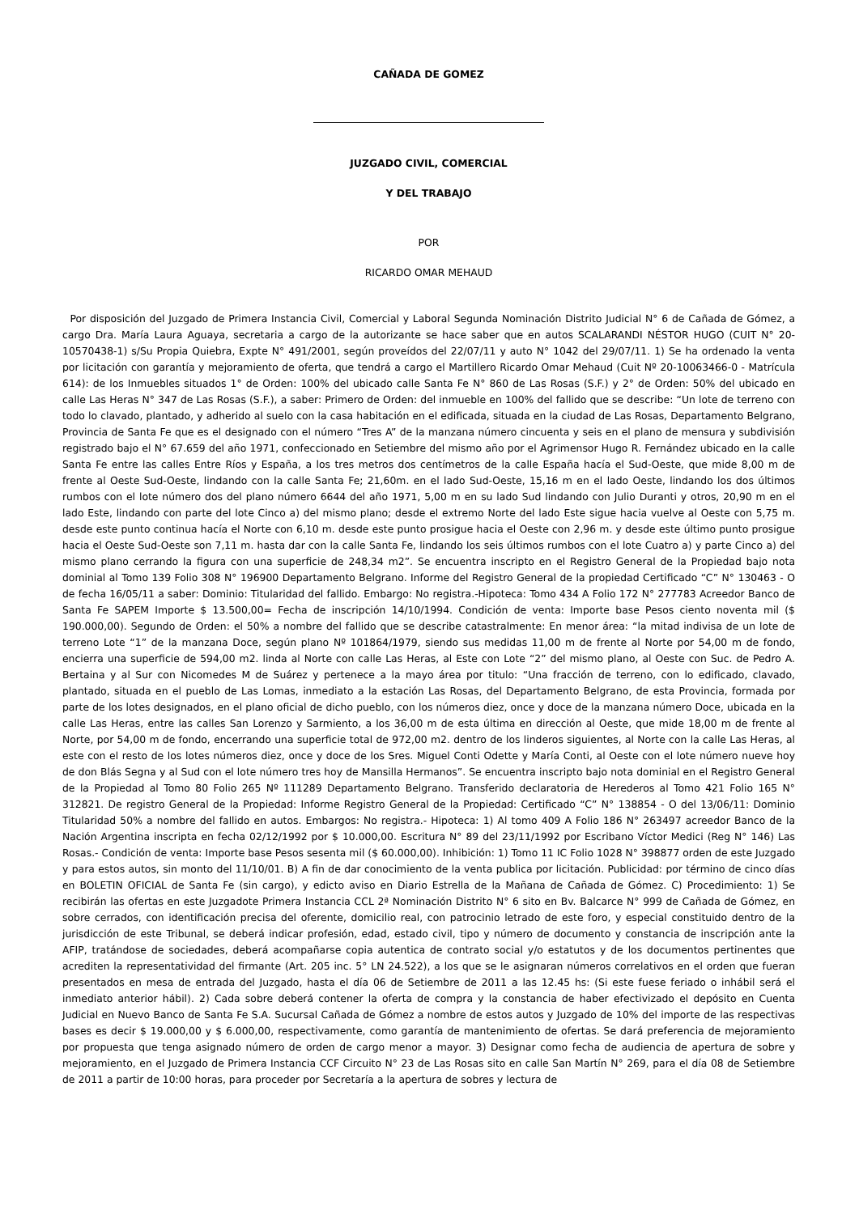CAÑADA DE GOMEZ
JUZGADO CIVIL, COMERCIAL
Y DEL TRABAJO
POR
RICARDO OMAR MEHAUD
Por disposición del Juzgado de Primera Instancia Civil, Comercial y Laboral Segunda Nominación Distrito Judicial N° 6 de Cañada de Gómez, a cargo Dra. María Laura Aguaya, secretaria a cargo de la autorizante se hace saber que en autos SCALARANDI NÉSTOR HUGO (CUIT N° 20-10570438-1) s/Su Propia Quiebra, Expte N° 491/2001, según proveídos del 22/07/11 y auto N° 1042 del 29/07/11. 1) Se ha ordenado la venta por licitación con garantía y mejoramiento de oferta, que tendrá a cargo el Martillero Ricardo Omar Mehaud (Cuit Nº 20-10063466-0 - Matrícula 614): de los Inmuebles situados 1° de Orden: 100% del ubicado calle Santa Fe N° 860 de Las Rosas (S.F.) y 2° de Orden: 50% del ubicado en calle Las Heras N° 347 de Las Rosas (S.F.), a saber: Primero de Orden: del inmueble en 100% del fallido que se describe: “Un lote de terreno con todo lo clavado, plantado, y adherido al suelo con la casa habitación en el edificada, situada en la ciudad de Las Rosas, Departamento Belgrano, Provincia de Santa Fe que es el designado con el número “Tres A” de la manzana número cincuenta y seis en el plano de mensura y subdivisión registrado bajo el N° 67.659 del año 1971, confeccionado en Setiembre del mismo año por el Agrimensor Hugo R. Fernández ubicado en la calle Santa Fe entre las calles Entre Ríos y España, a los tres metros dos centímetros de la calle España hacía el Sud-Oeste, que mide 8,00 m de frente al Oeste Sud-Oeste, lindando con la calle Santa Fe; 21,60m. en el lado Sud-Oeste, 15,16 m en el lado Oeste, lindando los dos últimos rumbos con el lote número dos del plano número 6644 del año 1971, 5,00 m en su lado Sud lindando con Julio Duranti y otros, 20,90 m en el lado Este, lindando con parte del lote Cinco a) del mismo plano; desde el extremo Norte del lado Este sigue hacia vuelve al Oeste con 5,75 m. desde este punto continua hacía el Norte con 6,10 m. desde este punto prosigue hacia el Oeste con 2,96 m. y desde este último punto prosigue hacia el Oeste Sud-Oeste son 7,11 m. hasta dar con la calle Santa Fe, lindando los seis últimos rumbos con el lote Cuatro a) y parte Cinco a) del mismo plano cerrando la figura con una superficie de 248,34 m2”. Se encuentra inscripto en el Registro General de la Propiedad bajo nota dominial al Tomo 139 Folio 308 N° 196900 Departamento Belgrano. Informe del Registro General de la propiedad Certificado “C” N° 130463 - O de fecha 16/05/11 a saber: Dominio: Titularidad del fallido. Embargo: No registra.-Hipoteca: Tomo 434 A Folio 172 N° 277783 Acreedor Banco de Santa Fe SAPEM Importe $ 13.500,00= Fecha de inscripción 14/10/1994. Condición de venta: Importe base Pesos ciento noventa mil ($ 190.000,00). Segundo de Orden: el 50% a nombre del fallido que se describe catastralmente: En menor área: “la mitad indivisa de un lote de terreno Lote “1” de la manzana Doce, según plano Nº 101864/1979, siendo sus medidas 11,00 m de frente al Norte por 54,00 m de fondo, encierra una superficie de 594,00 m2. linda al Norte con calle Las Heras, al Este con Lote “2” del mismo plano, al Oeste con Suc. de Pedro A. Bertaina y al Sur con Nicomedes M de Suárez y pertenece a la mayo área por titulo: “Una fracción de terreno, con lo edificado, clavado, plantado, situada en el pueblo de Las Lomas, inmediato a la estación Las Rosas, del Departamento Belgrano, de esta Provincia, formada por parte de los lotes designados, en el plano oficial de dicho pueblo, con los números diez, once y doce de la manzana número Doce, ubicada en la calle Las Heras, entre las calles San Lorenzo y Sarmiento, a los 36,00 m de esta última en dirección al Oeste, que mide 18,00 m de frente al Norte, por 54,00 m de fondo, encerrando una superficie total de 972,00 m2. dentro de los linderos siguientes, al Norte con la calle Las Heras, al este con el resto de los lotes números diez, once y doce de los Sres. Miguel Conti Odette y María Conti, al Oeste con el lote número nueve hoy de don Blás Segna y al Sud con el lote número tres hoy de Mansilla Hermanos”. Se encuentra inscripto bajo nota dominial en el Registro General de la Propiedad al Tomo 80 Folio 265 Nº 111289 Departamento Belgrano. Transferido declaratoria de Herederos al Tomo 421 Folio 165 N° 312821. De registro General de la Propiedad: Informe Registro General de la Propiedad: Certificado “C” N° 138854 - O del 13/06/11: Dominio Titularidad 50% a nombre del fallido en autos. Embargos: No registra.- Hipoteca: 1) Al tomo 409 A Folio 186 N° 263497 acreedor Banco de la Nación Argentina inscripta en fecha 02/12/1992 por $ 10.000,00. Escritura N° 89 del 23/11/1992 por Escribano Víctor Medici (Reg N° 146) Las Rosas.- Condición de venta: Importe base Pesos sesenta mil ($ 60.000,00). Inhibición: 1) Tomo 11 IC Folio 1028 N° 398877 orden de este Juzgado y para estos autos, sin monto del 11/10/01. B) A fin de dar conocimiento de la venta publica por licitación. Publicidad: por término de cinco días en BOLETIN OFICIAL de Santa Fe (sin cargo), y edicto aviso en Diario Estrella de la Mañana de Cañada de Gómez. C) Procedimiento: 1) Se recibirán las ofertas en este Juzgadote Primera Instancia CCL 2ª Nominación Distrito N° 6 sito en Bv. Balcarce N° 999 de Cañada de Gómez, en sobre cerrados, con identificación precisa del oferente, domicilio real, con patrocinio letrado de este foro, y especial constituido dentro de la jurisdicción de este Tribunal, se deberá indicar profesión, edad, estado civil, tipo y número de documento y constancia de inscripción ante la AFIP, tratándose de sociedades, deberá acompañarse copia autentica de contrato social y/o estatutos y de los documentos pertinentes que acrediten la representatividad del firmante (Art. 205 inc. 5° LN 24.522), a los que se le asignaran números correlativos en el orden que fueran presentados en mesa de entrada del Juzgado, hasta el día 06 de Setiembre de 2011 a las 12.45 hs: (Si este fuese feriado o inhábil será el inmediato anterior hábil). 2) Cada sobre deberá contener la oferta de compra y la constancia de haber efectivizado el depósito en Cuenta Judicial en Nuevo Banco de Santa Fe S.A. Sucursal Cañada de Gómez a nombre de estos autos y Juzgado de 10% del importe de las respectivas bases es decir $ 19.000,00 y $ 6.000,00, respectivamente, como garantía de mantenimiento de ofertas. Se dará preferencia de mejoramiento por propuesta que tenga asignado número de orden de cargo menor a mayor. 3) Designar como fecha de audiencia de apertura de sobre y mejoramiento, en el Juzgado de Primera Instancia CCF Circuito N° 23 de Las Rosas sito en calle San Martín N° 269, para el día 08 de Setiembre de 2011 a partir de 10:00 horas, para proceder por Secretaría a la apertura de sobres y lectura de